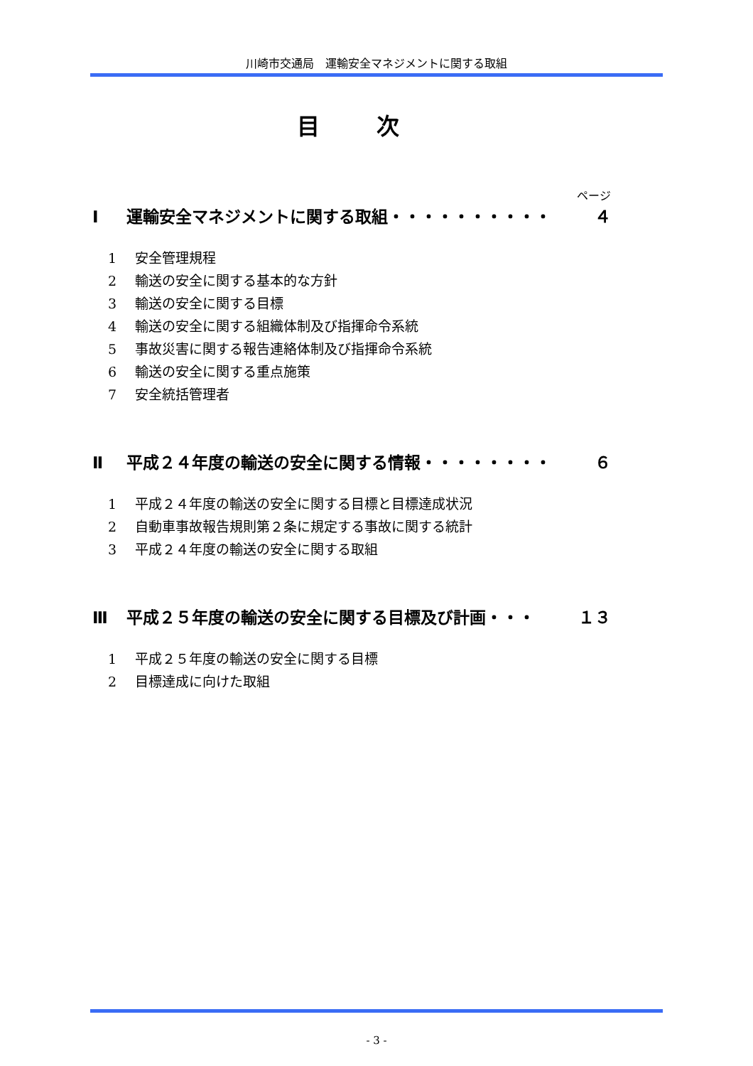川崎市交通局　運輸安全マネジメントに関する取組
目次
ページ
Ⅰ 運輸安全マネジメントに関する取組・・・・・・・・・・ ４
1 安全管理規程
2 輸送の安全に関する基本的な方針
3 輸送の安全に関する目標
4 輸送の安全に関する組織体制及び指揮命令系統
5 事故災害に関する報告連絡体制及び指揮命令系統
6 輸送の安全に関する重点施策
7 安全統括管理者
Ⅱ 平成２４年度の輸送の安全に関する情報・・・・・・・・ ６
1 平成２４年度の輸送の安全に関する目標と目標達成状況
2 自動車事故報告規則第２条に規定する事故に関する統計
3 平成２４年度の輸送の安全に関する取組
Ⅲ 平成２５年度の輸送の安全に関する目標及び計画・・・ １３
1 平成２５年度の輸送の安全に関する目標
2 目標達成に向けた取組
- 3 -